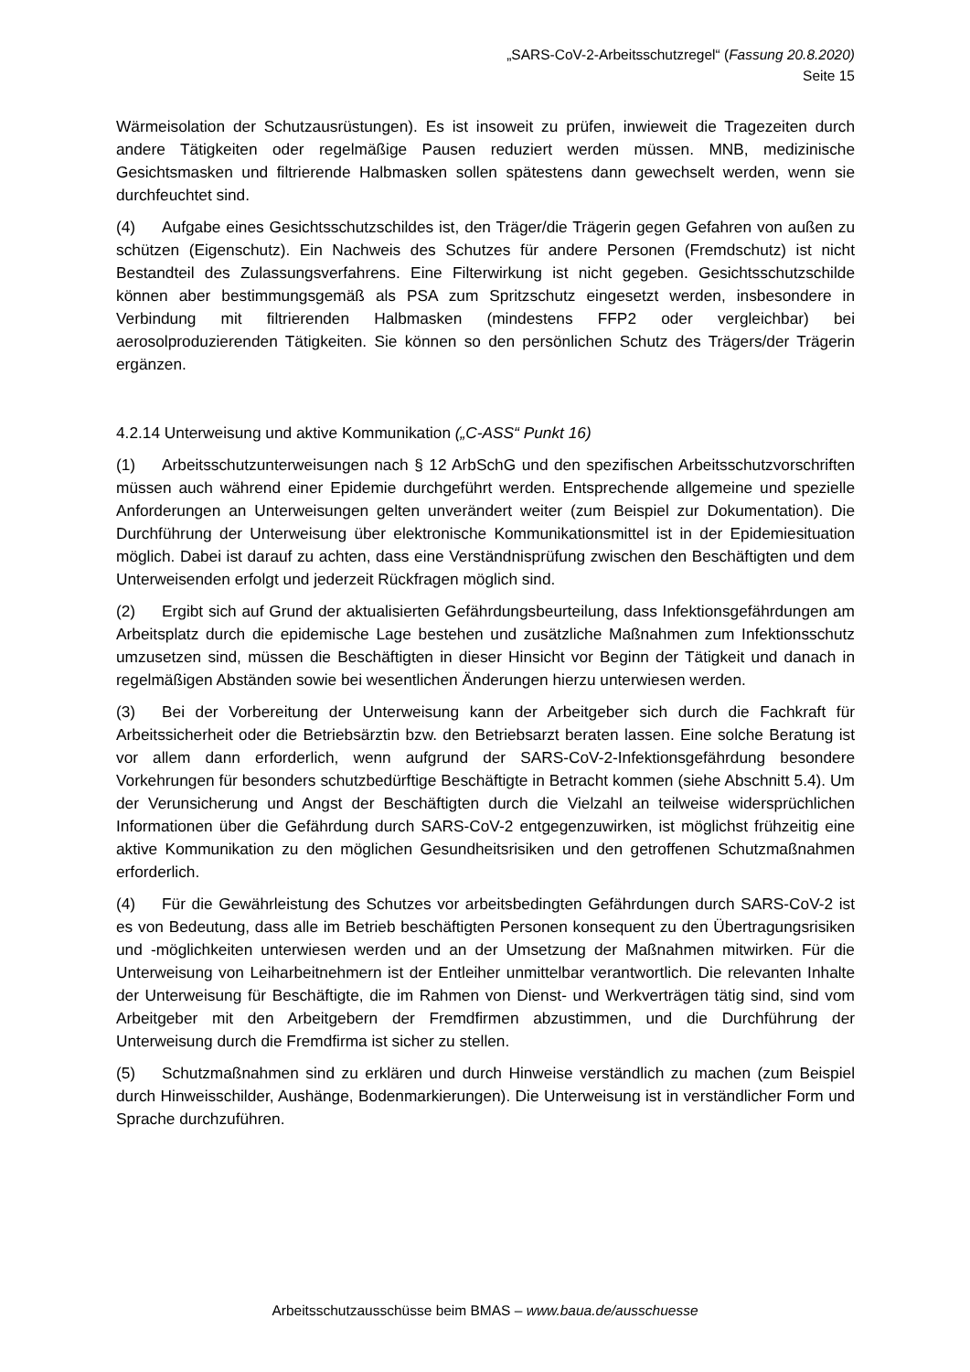„SARS-CoV-2-Arbeitsschutzregel“ (Fassung 20.8.2020)
Seite 15
Wärmeisolation der Schutzausrüstungen). Es ist insoweit zu prüfen, inwieweit die Tragezeiten durch andere Tätigkeiten oder regelmäßige Pausen reduziert werden müssen. MNB, medizinische Gesichtsmasken und filtrierende Halbmasken sollen spätestens dann gewechselt werden, wenn sie durchfeuchtet sind.
(4) Aufgabe eines Gesichtsschutzschildes ist, den Träger/die Trägerin gegen Gefahren von außen zu schützen (Eigenschutz). Ein Nachweis des Schutzes für andere Personen (Fremdschutz) ist nicht Bestandteil des Zulassungsverfahrens. Eine Filterwirkung ist nicht gegeben. Gesichtsschutzschilde können aber bestimmungsgemäß als PSA zum Spritzschutz eingesetzt werden, insbesondere in Verbindung mit filtrierenden Halbmasken (mindestens FFP2 oder vergleichbar) bei aerosolproduzierenden Tätigkeiten. Sie können so den persönlichen Schutz des Trägers/der Trägerin ergänzen.
4.2.14 Unterweisung und aktive Kommunikation („C-ASS“ Punkt 16)
(1) Arbeitsschutzunterweisungen nach § 12 ArbSchG und den spezifischen Arbeitsschutzvorschriften müssen auch während einer Epidemie durchgeführt werden. Entsprechende allgemeine und spezielle Anforderungen an Unterweisungen gelten unverändert weiter (zum Beispiel zur Dokumentation). Die Durchführung der Unterweisung über elektronische Kommunikationsmittel ist in der Epidemiesituation möglich. Dabei ist darauf zu achten, dass eine Verständnisprüfung zwischen den Beschäftigten und dem Unterweisenden erfolgt und jederzeit Rückfragen möglich sind.
(2) Ergibt sich auf Grund der aktualisierten Gefährdungsbeurteilung, dass Infektionsgefährdungen am Arbeitsplatz durch die epidemische Lage bestehen und zusätzliche Maßnahmen zum Infektionsschutz umzusetzen sind, müssen die Beschäftigten in dieser Hinsicht vor Beginn der Tätigkeit und danach in regelmäßigen Abständen sowie bei wesentlichen Änderungen hierzu unterwiesen werden.
(3) Bei der Vorbereitung der Unterweisung kann der Arbeitgeber sich durch die Fachkraft für Arbeitssicherheit oder die Betriebsärztin bzw. den Betriebsarzt beraten lassen. Eine solche Beratung ist vor allem dann erforderlich, wenn aufgrund der SARS-CoV-2-Infektionsgefährdung besondere Vorkehrungen für besonders schutzbedürftige Beschäftigte in Betracht kommen (siehe Abschnitt 5.4). Um der Verunsicherung und Angst der Beschäftigten durch die Vielzahl an teilweise widersprüchlichen Informationen über die Gefährdung durch SARS-CoV-2 entgegenzuwirken, ist möglichst frühzeitig eine aktive Kommunikation zu den möglichen Gesundheitsrisiken und den getroffenen Schutzmaßnahmen erforderlich.
(4) Für die Gewährleistung des Schutzes vor arbeitsbedingten Gefährdungen durch SARS-CoV-2 ist es von Bedeutung, dass alle im Betrieb beschäftigten Personen konsequent zu den Übertragungsrisiken und -möglichkeiten unterwiesen werden und an der Umsetzung der Maßnahmen mitwirken. Für die Unterweisung von Leiharbeitnehmern ist der Entleiher unmittelbar verantwortlich. Die relevanten Inhalte der Unterweisung für Beschäftigte, die im Rahmen von Dienst- und Werkverträgen tätig sind, sind vom Arbeitgeber mit den Arbeitgebern der Fremdfirmen abzustimmen, und die Durchführung der Unterweisung durch die Fremdfirma ist sicher zu stellen.
(5) Schutzmaßnahmen sind zu erklären und durch Hinweise verständlich zu machen (zum Beispiel durch Hinweisschilder, Aushänge, Bodenmarkierungen). Die Unterweisung ist in verständlicher Form und Sprache durchzuführen.
Arbeitsschutzausschüsse beim BMAS – www.baua.de/ausschuesse